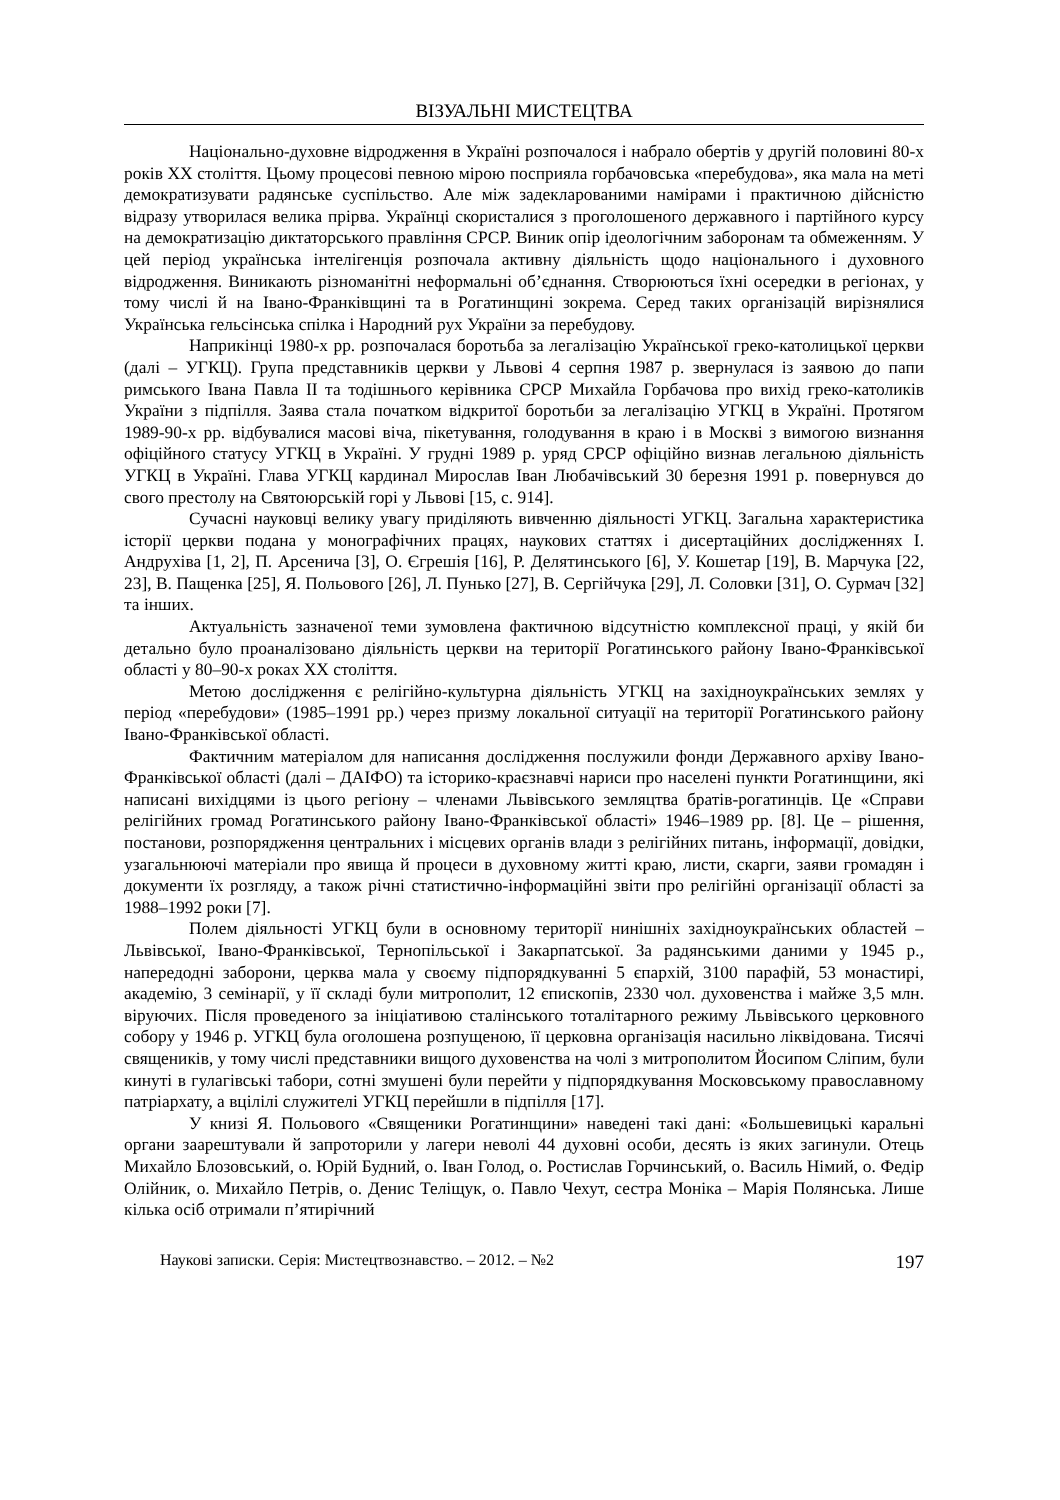ВІЗУАЛЬНІ МИСТЕЦТВА
Національно-духовне відродження в Україні розпочалося і набрало обертів у другій половині 80-х років ХХ століття. Цьому процесові певною мірою посприяла горбачовська «перебудова», яка мала на меті демократизувати радянське суспільство. Але між задекларованими намірами і практичною дійсністю відразу утворилася велика прірва. Українці скористалися з проголошеного державного і партійного курсу на демократизацію диктаторського правління СРСР. Виник опір ідеологічним заборонам та обмеженням. У цей період українська інтелігенція розпочала активну діяльність щодо національного і духовного відродження. Виникають різноманітні неформальні об’єднання. Створюються їхні осередки в регіонах, у тому числі й на Івано-Франківщині та в Рогатинщині зокрема. Серед таких організацій вирізнялися Українська гельсінська спілка і Народний рух України за перебудову.
Наприкінці 1980-х рр. розпочалася боротьба за легалізацію Української греко-католицької церкви (далі – УГКЦ). Група представників церкви у Львові 4 серпня 1987 р. звернулася із заявою до папи римського Івана Павла ІІ та тодішнього керівника СРСР Михайла Горбачова про вихід греко-католиків України з підпілля. Заява стала початком відкритої боротьби за легалізацію УГКЦ в Україні. Протягом 1989-90-х рр. відбувалися масові віча, пікетування, голодування в краю і в Москві з вимогою визнання офіційного статусу УГКЦ в Україні. У грудні 1989 р. уряд СРСР офіційно визнав легальною діяльність УГКЦ в Україні. Глава УГКЦ кардинал Мирослав Іван Любачівський 30 березня 1991 р. повернувся до свого престолу на Святоюрській горі у Львові [15, с. 914].
Сучасні науковці велику увагу приділяють вивченню діяльності УГКЦ. Загальна характеристика історії церкви подана у монографічних працях, наукових статтях і дисертаційних дослідженнях І. Андрухіва [1, 2], П. Арсенича [3], О. Єгрешія [16], Р. Делятинського [6], У. Кошетар [19], В. Марчука [22, 23], В. Пащенка [25], Я. Польового [26], Л. Пунько [27], В. Сергійчука [29], Л. Соловки [31], О. Сурмач [32] та інших.
Актуальність зазначеної теми зумовлена фактичною відсутністю комплексної праці, у якій би детально було проаналізовано діяльність церкви на території Рогатинського району Івано-Франківської області у 80–90-х роках ХХ століття.
Метою дослідження є релігійно-культурна діяльність УГКЦ на західноукраїнських землях у період «перебудови» (1985–1991 рр.) через призму локальної ситуації на території Рогатинського району Івано-Франківської області.
Фактичним матеріалом для написання дослідження послужили фонди Державного архіву Івано-Франківської області (далі – ДАІФО) та історико-краєзнавчі нариси про населені пункти Рогатинщини, які написані вихідцями із цього регіону – членами Львівського земляцтва братів-рогатинців. Це «Справи релігійних громад Рогатинського району Івано-Франківської області» 1946–1989 рр. [8]. Це – рішення, постанови, розпорядження центральних і місцевих органів влади з релігійних питань, інформації, довідки, узагальнюючі матеріали про явища й процеси в духовному житті краю, листи, скарги, заяви громадян і документи їх розгляду, а також річні статистично-інформаційні звіти про релігійні організації області за 1988–1992 роки [7].
Полем діяльності УГКЦ були в основному території нинішніх західноукраїнських областей – Львівської, Івано-Франківської, Тернопільської і Закарпатської. За радянськими даними у 1945 р., напередодні заборони, церква мала у своєму підпорядкуванні 5 єпархій, 3100 парафій, 53 монастирі, академію, 3 семінарії, у її складі були митрополит, 12 єпископів, 2330 чол. духовенства і майже 3,5 млн. віруючих. Після проведеного за ініціативою сталінського тоталітарного режиму Львівського церковного собору у 1946 р. УГКЦ була оголошена розпущеною, її церковна організація насильно ліквідована. Тисячі священиків, у тому числі представники вищого духовенства на чолі з митрополитом Йосипом Сліпим, були кинуті в гулагівські табори, сотні змушені були перейти у підпорядкування Московському православному патріархату, а вцілілі служителі УГКЦ перейшли в підпілля [17].
У книзі Я. Польового «Священики Рогатинщини» наведені такі дані: «Большевицькі каральні органи заарештували й запроторили у лагери неволі 44 духовні особи, десять із яких загинули. Отець Михайло Блозовський, о. Юрій Будний, о. Іван Голод, о. Ростислав Горчинський, о. Василь Німий, о. Федір Олійник, о. Михайло Петрів, о. Денис Теліщук, о. Павло Чехут, сестра Моніка – Марія Полянська. Лише кілька осіб отримали п’ятирічний
Наукові записки. Серія: Мистецтвознавство. – 2012. – №2 197